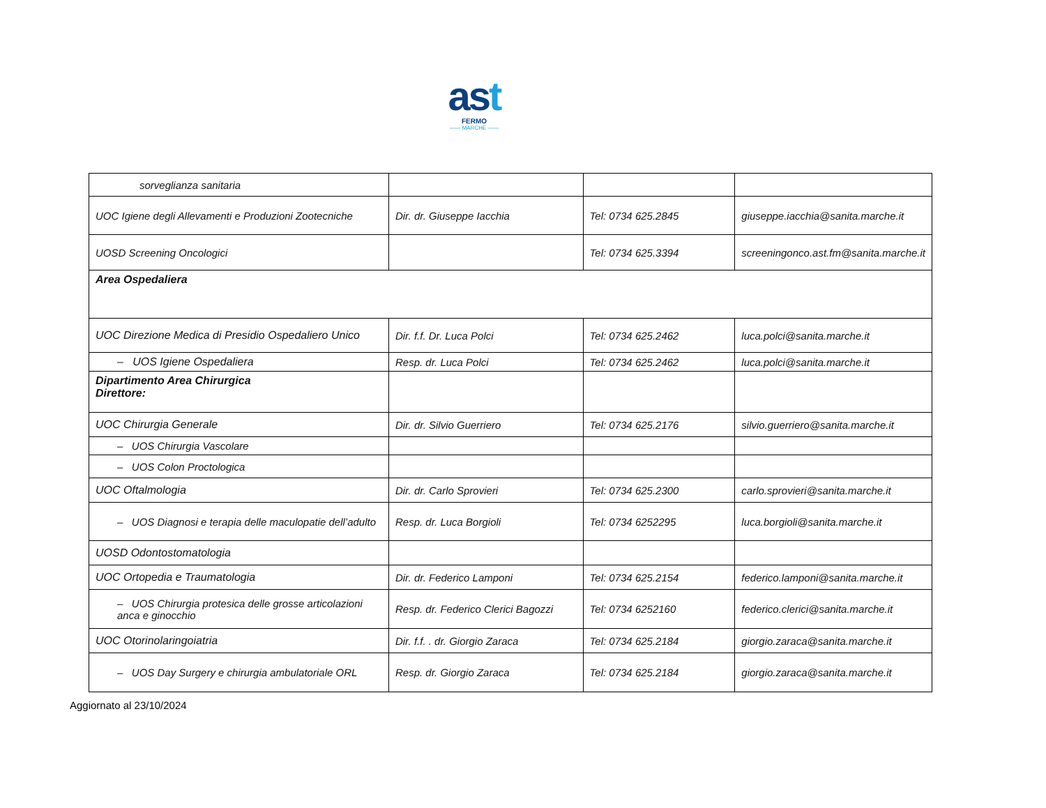ast
FERMO
—— MARCHE ——
| sorveglianza sanitaria | | | |
| UOC Igiene degli Allevamenti e Produzioni Zootecniche | Dir. dr. Giuseppe Iacchia | Tel: 0734 625.2845 | giuseppe.iacchia@sanita.marche.it |
| UOSD Screening Oncologici | | Tel: 0734 625.3394 | screeningonco.ast.fm@sanita.marche.it |
| Area Ospedaliera | | | |
| UOC Direzione Medica di Presidio Ospedaliero Unico | Dir. f.f. Dr. Luca Polci | Tel: 0734 625.2462 | luca.polci@sanita.marche.it |
| – UOS Igiene Ospedaliera | Resp. dr. Luca Polci | Tel: 0734 625.2462 | luca.polci@sanita.marche.it |
| Dipartimento Area Chirurgica Direttore: | | | |
| UOC Chirurgia Generale | Dir. dr. Silvio Guerriero | Tel: 0734 625.2176 | silvio.guerriero@sanita.marche.it |
| – UOS Chirurgia Vascolare | | | |
| – UOS Colon Proctologica | | | |
| UOC Oftalmologia | Dir. dr. Carlo Sprovieri | Tel: 0734 625.2300 | carlo.sprovieri@sanita.marche.it |
| – UOS Diagnosi e terapia delle maculopatie dell’adulto | Resp. dr. Luca Borgioli | Tel: 0734 6252295 | luca.borgioli@sanita.marche.it |
| UOSD Odontostomatologia | | | |
| UOC Ortopedia e Traumatologia | Dir. dr. Federico Lamponi | Tel: 0734 625.2154 | federico.lamponi@sanita.marche.it |
| – UOS Chirurgia protesica delle grosse articolazioni anca e ginocchio | Resp. dr. Federico Clerici Bagozzi | Tel: 0734 6252160 | federico.clerici@sanita.marche.it |
| UOC Otorinolaringoiatria | Dir. f.f. . dr. Giorgio Zaraca | Tel: 0734 625.2184 | giorgio.zaraca@sanita.marche.it |
| – UOS Day Surgery e chirurgia ambulatoriale ORL | Resp. dr. Giorgio Zaraca | Tel: 0734 625.2184 | giorgio.zaraca@sanita.marche.it |
Aggiornato al 23/10/2024